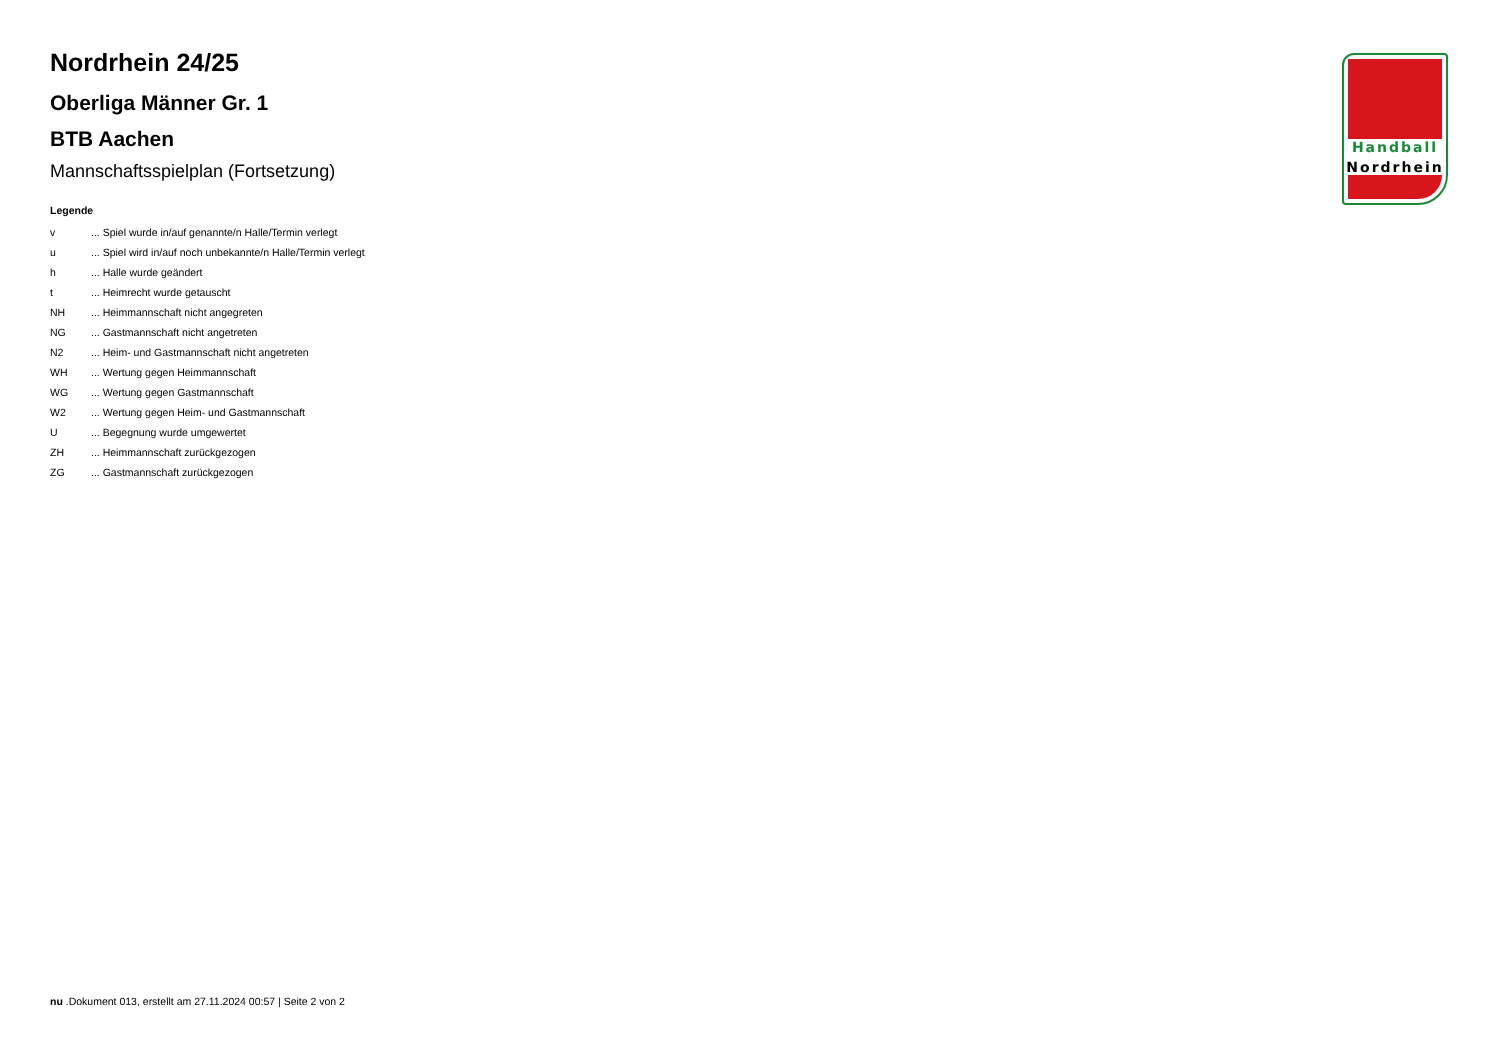Nordrhein 24/25
Oberliga Männer Gr. 1
BTB Aachen
Mannschaftsspielplan (Fortsetzung)
Legende
| v | ... Spiel wurde in/auf genannte/n Halle/Termin verlegt |
| u | ... Spiel wird in/auf noch unbekannte/n Halle/Termin verlegt |
| h | ... Halle wurde geändert |
| t | ... Heimrecht wurde getauscht |
| NH | ... Heimmannschaft nicht angegreten |
| NG | ... Gastmannschaft nicht angetreten |
| N2 | ... Heim- und Gastmannschaft nicht angetreten |
| WH | ... Wertung gegen Heimmannschaft |
| WG | ... Wertung gegen Gastmannschaft |
| W2 | ... Wertung gegen Heim- und Gastmannschaft |
| U | ... Begegnung wurde umgewertet |
| ZH | ... Heimmannschaft zurückgezogen |
| ZG | ... Gastmannschaft zurückgezogen |
Handball
Nordrhein
nu .Dokument 013, erstellt am 27.11.2024 00:57 | Seite 2 von 2